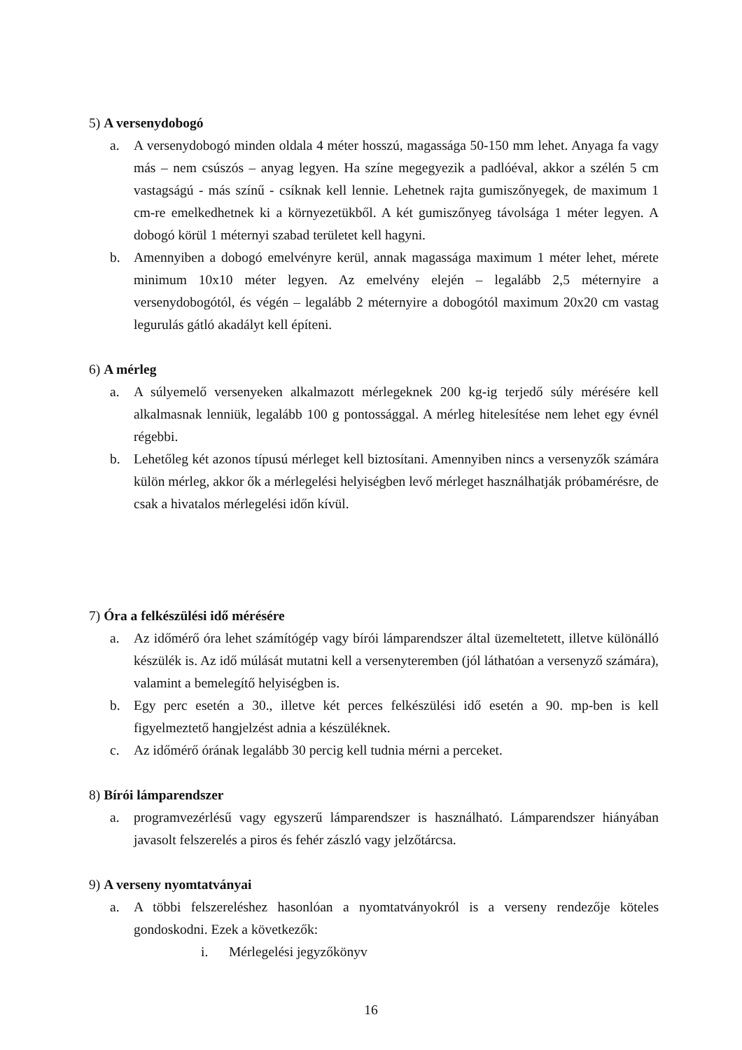5) A versenydobogó
a. A versenydobogó minden oldala 4 méter hosszú, magassága 50-150 mm lehet. Anyaga fa vagy más – nem csúszós – anyag legyen. Ha színe megegyezik a padlóéval, akkor a szélén 5 cm vastagságú - más színű - csíknak kell lennie. Lehetnek rajta gumiszőnyegek, de maximum 1 cm-re emelkedhetnek ki a környezetükből. A két gumiszőnyeg távolsága 1 méter legyen. A dobogó körül 1 méternyi szabad területet kell hagyni.
b. Amennyiben a dobogó emelvényre kerül, annak magassága maximum 1 méter lehet, mérete minimum 10x10 méter legyen. Az emelvény elején – legalább 2,5 méternyire a versenydobogótól, és végén – legalább 2 méternyire a dobogótól maximum 20x20 cm vastag legurulás gátló akadályt kell építeni.
6) A mérleg
a. A súlyemelő versenyeken alkalmazott mérlegeknek 200 kg-ig terjedő súly mérésére kell alkalmasnak lenniük, legalább 100 g pontossággal. A mérleg hitelesítése nem lehet egy évnél régebbi.
b. Lehetőleg két azonos típusú mérleget kell biztosítani. Amennyiben nincs a versenyzők számára külön mérleg, akkor ők a mérlegelési helyiségben levő mérleget használhatják próbamérésre, de csak a hivatalos mérlegelési időn kívül.
7) Óra a felkészülési idő mérésére
a. Az időmérő óra lehet számítógép vagy bírói lámparendszer által üzemeltetett, illetve különálló készülék is. Az idő múlását mutatni kell a versenyteremben (jól láthatóan a versenyző számára), valamint a bemelegítő helyiségben is.
b. Egy perc esetén a 30., illetve két perces felkészülési idő esetén a 90. mp-ben is kell figyelmeztető hangjelzést adnia a készüléknek.
c. Az időmérő órának legalább 30 percig kell tudnia mérni a perceket.
8) Bírói lámparendszer
a. programvezérlésű vagy egyszerű lámparendszer is használható. Lámparendszer hiányában javasolt felszerelés a piros és fehér zászló vagy jelzőtárcsa.
9) A verseny nyomtatványai
a. A többi felszereléshez hasonlóan a nyomtatványokról is a verseny rendezője köteles gondoskodni. Ezek a következők:
i. Mérlegelési jegyzőkönyv
16